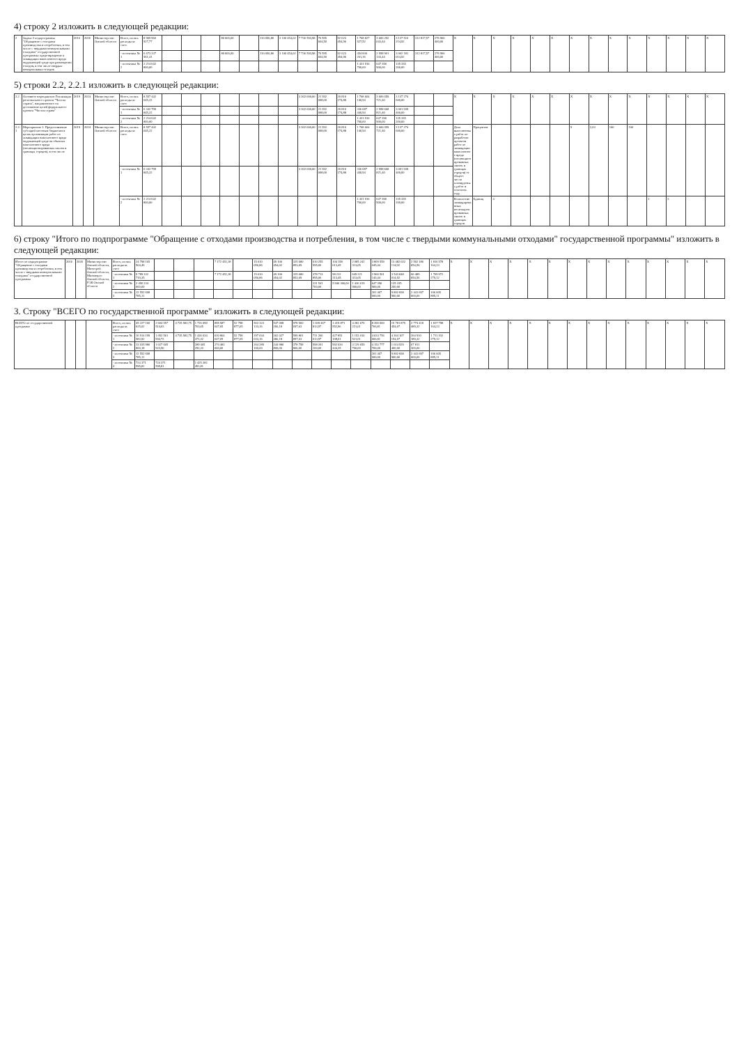4) строку 2 изложить в следующей редакции:
| 2 | Задача 2 подпрограммы "Обращение с отходами производства и потребления, в том числе с твердыми коммунальными отходами" государственной программы: предотвращение и ликвидация накопленного вреда окружающей среде при размещении отходов, в том числе твердых коммунальных отходов | 2016 | 2026 | Министерство Омской области | Всего, из них расходы за счет: | 8 969 960 927,77 | | | | 80 000,00 | | 110 056,86 | 3 100 454,02 | 7 736 593,98 | 76 595 664,50 | 92 623 454,96 | 1 768 827 527,52 | 3 606 292 043,44 | 3 137 516 214,92 | 312 817,57 | 276 966 400,00 | X | X | X | X | X | X | X | X | X | X | X | X | X | X |
| | | | | | - источника № 1 | 6 673 237 561,41 | | | | 80 000,00 | | 110 056,86 | 3 100 454,02 | 7 736 593,98 | 76 595 664,50 | 92 623 454,96 | 454 830 261,16 | 2 958 901 143,44 | 3 002 181 014,92 | 312 817,57 | 276 966 400,00 | | | | | | | | | | | | | | |
| | | | | | - источника № 2 | 2 214 642 800,00 | | | | | | | | | | | 1 431 916 700,00 | 647 390 900,00 | 135 335 200,00 | | | | | | | | | | | | | | | | |
5) строки 2.2, 2.2.1 изложить в следующей редакции:
| 2.2 | Основное мероприятие: Реализация регионального проекта "Чистая страна", направленного на достижение целей федерального проекта "Чистая страна" | 2019 | 2024 | Министерство Омской области | Всего, из них расходы за счет: | 8 557 442 645,22 | | | | | | | | 3 302 000,00 | 21 392 008,00 | 20 810 174,88 | 1 768 604 140,94 | 3 606 059 721,40 | 3 137 274 600,00 | | | X | X | X | X | X | X | X | X | X | X | X | X | X | X |
| | | | | | - источника № 1 | 6 342 799 845,22 | | | | | | | | 3 302 000,00 | 21 392 008,00 | 20 810 174,88 | 336 687 440,94 | 2 958 668 821,40 | 3 001 939 400,00 | | | | | | | | | | | | | | | | |
| | | | | | - источника № 2 | 2 214 642 800,00 | | | | | | | | | | | 1 431 916 700,00 | 647 390 900,00 | 135 335 200,00 | | | | | | | | | | | | | | | | |
| 2.2.1 | Мероприятие 1: Предоставление субсидий местным бюджетам в целях организации работ по ликвидации накопленного вреда окружающей среде на объектах накопленного вреда (несанкционированных свалок в границах городов), в том числе | 2019 | 2024 | Министерство Омской области | Всего, из них расходы за счет: | 8 557 442 645,22 | | | | | | | | 3 302 000,00 | 21 392 008,00 | 20 810 174,88 | 1 768 604 140,94 | 3 606 059 721,40 | 3 137 274 600,00 | | | Доля выполненных работ по разработке проектов работ по ликвидации накопленного вреда (несанкционированных свалок в границах городов) от общего числа планируемых работ в отчетном году | Процентов | | | | | 9 | 2,63 | 100 | 100 | | | | |
| | | | | | - источника № 1 | 6 342 799 845,22 | | | | | | | | 3 302 000,00 | 21 392 008,00 | 20 810 174,88 | 336 687 440,94 | 2 958 668 821,40 | 3 001 939 400,00 | | | | | | | | | | | | | | | | |
| | | | | | - источника № 2 | 2 214 642 800,00 | | | | | | | | | | | 1 431 916 700,00 | 647 390 900,00 | 135 335 200,00 | | | Количество ликвидированных несанкционированных свалок в границах городов | Единиц | 4 | | | | | | | | 1 | 3 | | |
6) строку "Итого по подпрограмме "Обращение с отходами производства и потребления, в том числе с твердыми коммунальными отходами" государственной программы" изложить в следующей редакции:
| Итого по подпрограмме "Обращение с отходами производства и потребления, в том числе с твердыми коммунальными отходами" государственной программы | 2016 | 2026 | Министерство Омской области, Минстрой Омской области, Минэнерго Омской области, РЭК Омской области | Всего, из них расходы за счет: | 24 798 165 504,46 | | | | 7 172 451,18 | | 15 610 056,86 | 49 100 454,02 | 325 680 853,69 | 610 255 595,06 | 104 158 613,45 | 2 085 241 313,05 | 3 809 559 045,44 | 13 482 022 114,92 | 2 502 186 854,56 | 1 816 578 164,23 | X | X | X | X | X | X | X | X | X | X | X | X | X | X |
| | | | | - источника № 1 | 9 789 332 719,35 | | | | 7 172 451,18 | | 15 610 056,86 | 49 100 454,02 | 325 680 853,69 | 378 713 895,06 | 98 212 313,45 | 649 221 413,05 | 2 960 501 143,44 | 3 543 848 014,92 | 60 489 854,56 | 1 709 972 279,12 | | | | | | | | | | | | | | |
| | | | | - источника № 2 | 2 456 234 000,00 | | | | | | | | | 231 541 700,00 | 5 946 300,00 | 1 436 019 900,00 | 647 390 900,00 | 135 335 200,00 | | | | | | | | | | | | | | | | |
| | | | | - источника № 3 | 12 552 608 785,11 | | | | | | | | | | | | 201 467 000,00 | 9 802 838 900,00 | 2 441 697 000,00 | 106 605 885,11 | | | | | | | | | | | | | | |
3. Строку "ВСЕГО по государственной программе" изложить в следующей редакции:
| ВСЕГО по государственной программе | | | | Всего, из них расходы за счет: | 45 227 160 625,02 | 2 604 557 514,03 | 4 735 582,75 | 1 726 099 763,65 | 895 587 647,05 | 52 758 877,65 | 563 323 133,16 | 547 008 266,18 | 978 560 697,63 | 1 309 467 813,97 | 1 419 871 552,96 | 4 282 670 221,61 | 8 390 000 766,81 | 15 781 875 454,07 | 2 774 418 489,32 | 1 817 798 164,23 | X | X | X | X | X | X | X | X | X | X | X | X | X | X |
| | | | | - источника № 1 | 16 914 199 583,92 | 1 052 561 994,72 | 4 735 582,75 | 1 436 634 471,32 | 620 864 647,05 | 52 758 877,65 | 297 034 033,16 | 302 027 486,18 | 599 801 897,63 | 711 266 613,97 | 427 851 108,61 | 1 153 010 521,61 | 4 024 756 066,81 | 4 364 107 154,07 | 264 910 189,32 | 1 711 192 279,12 | | | | | | | | | | | | | | |
| | | | | - источника № 2 | 13 035 980 860,18 | 1 027 605 923,50 | | 289 465 292,33 | 274 483 000,00 | | 264 289 100,00 | 244 980 800,00 | 378 758 800,00 | 598 201 200,00 | 992 020 444,35 | 3 129 659 700,00 | 4 153 777 700,00 | 1 614 929 400,00 | 67 811 300,00 | | | | | | | | | | | | | | | |
| | | | | - источника № 3 | 12 552 608 785,11 | | | | | | | | | | | | 201 467 000,00 | 9 802 838 900,00 | 2 441 697 000,00 | 106 605 885,11 | | | | | | | | | | | | | | |
| | | | | - источника № 4 | 724 371 595,81 | 724 371 595,81 | | 1 425 282 491,81 | | | | | | | | | | | | | | | | | | | | | | | | | | |